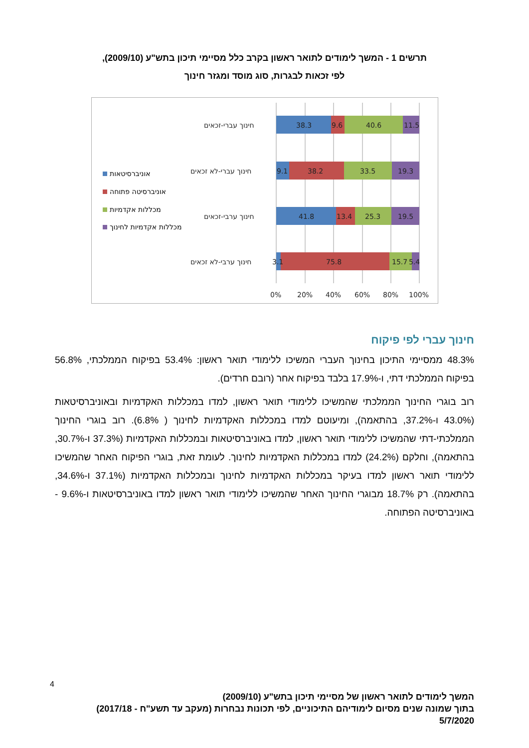תרשים 1 - המשך לימודים לתואר ראשון בקרב כלל מסיימי תיכון בתש"ע (2009/10),
לפי זכאות לבגרות, סוג מוסד ומגזר חינוך
38.3
9.6
40.6
11.5
9.1
38.2
33.5
19.3
41.8
13.4
25.3
19.5
3.1
75.8
15.7
5.4
חינוך עברי-זכאים
חינוך עברי-לא זכאים
חינוך ערבי-זכאים
חינוך ערבי-לא זכאים
0%
20%
40%
60%
80%
100%
אוניברסיטאות
אוניברסיטה פתוחה
מכללות אקדמיות
מכללות אקדמיות לחינוך
חינוך עברי לפי פיקוח
48.3% ממסיימי התיכון בחינוך העברי המשיכו ללימודי תואר ראשון: 53.4% בפיקוח הממלכתי, 56.8% בפיקוח הממלכתי דתי, ו-17.9% בלבד בפיקוח אחר (רובם חרדים).
רוב בוגרי החינוך הממלכתי שהמשיכו ללימודי תואר ראשון, למדו במכללות האקדמיות ובאוניברסיטאות (43.0% ו-37.2%, בהתאמה), ומיעוטם למדו במכללות האקדמיות לחינוך ( 6.8%). רוב בוגרי החינוך הממלכתי-דתי שהמשיכו ללימודי תואר ראשון, למדו באוניברסיטאות ובמכללות האקדמיות (37.3% ו-30.7%, בהתאמה), וחלקם (24.2%) למדו במכללות האקדמיות לחינוך. לעומת זאת, בוגרי הפיקוח האחר שהמשיכו ללימודי תואר ראשון למדו בעיקר במכללות האקדמיות לחינוך ובמכללות האקדמיות (37.1% ו-34.6%, בהתאמה). רק 18.7% מבוגרי החינוך האחר שהמשיכו ללימודי תואר ראשון למדו באוניברסיטאות ו-9.6% - באוניברסיטה הפתוחה.
4
המשך לימודים לתואר ראשון של מסיימי תיכון בתש"ע (2009/10)
בתוך שמונה שנים מסיום לימודיהם התיכוניים, לפי תכונות נבחרות (מעקב עד תשע"ח - 2017/18)
5/7/2020